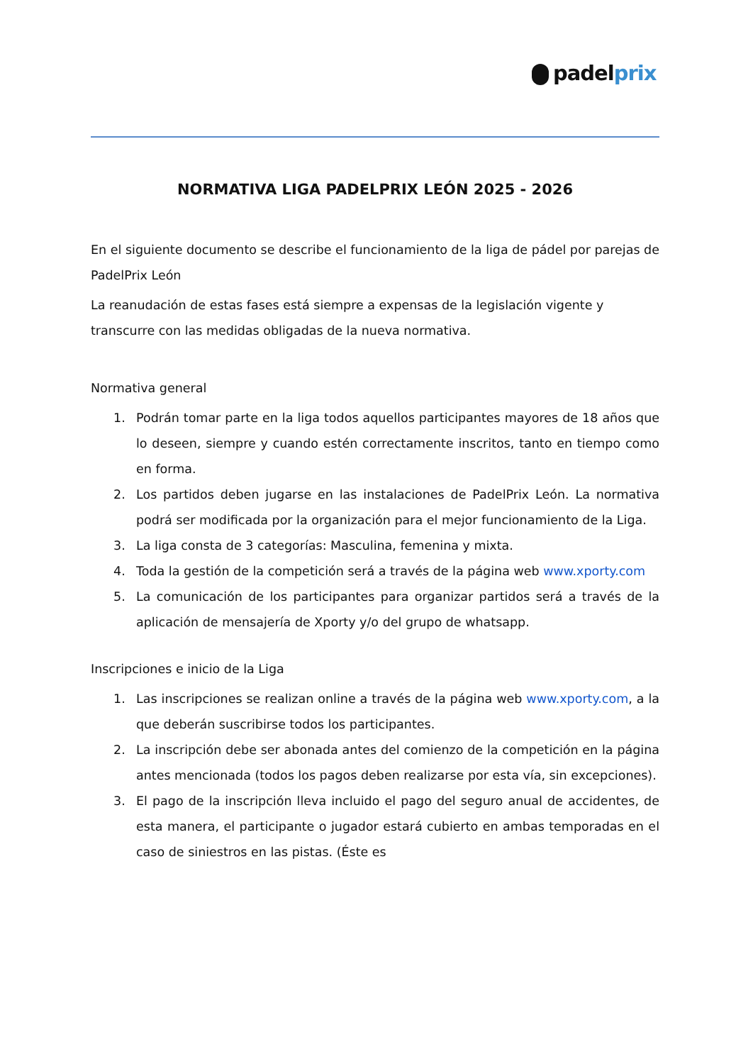padelprix
NORMATIVA LIGA PADELPRIX LEÓN 2025 - 2026
En el siguiente documento se describe el funcionamiento de la liga de pádel por parejas de PadelPrix León
La reanudación de estas fases está siempre a expensas de la legislación vigente y transcurre con las medidas obligadas de la nueva normativa.
Normativa general
1. Podrán tomar parte en la liga todos aquellos participantes mayores de 18 años que lo deseen, siempre y cuando estén correctamente inscritos, tanto en tiempo como en forma.
2. Los partidos deben jugarse en las instalaciones de PadelPrix León. La normativa podrá ser modificada por la organización para el mejor funcionamiento de la Liga.
3. La liga consta de 3 categorías: Masculina, femenina y mixta.
4. Toda la gestión de la competición será a través de la página web www.xporty.com
5. La comunicación de los participantes para organizar partidos será a través de la aplicación de mensajería de Xporty y/o del grupo de whatsapp.
Inscripciones e inicio de la Liga
1. Las inscripciones se realizan online a través de la página web www.xporty.com, a la que deberán suscribirse todos los participantes.
2. La inscripción debe ser abonada antes del comienzo de la competición en la página antes mencionada (todos los pagos deben realizarse por esta vía, sin excepciones).
3. El pago de la inscripción lleva incluido el pago del seguro anual de accidentes, de esta manera, el participante o jugador estará cubierto en ambas temporadas en el caso de siniestros en las pistas. (Éste es